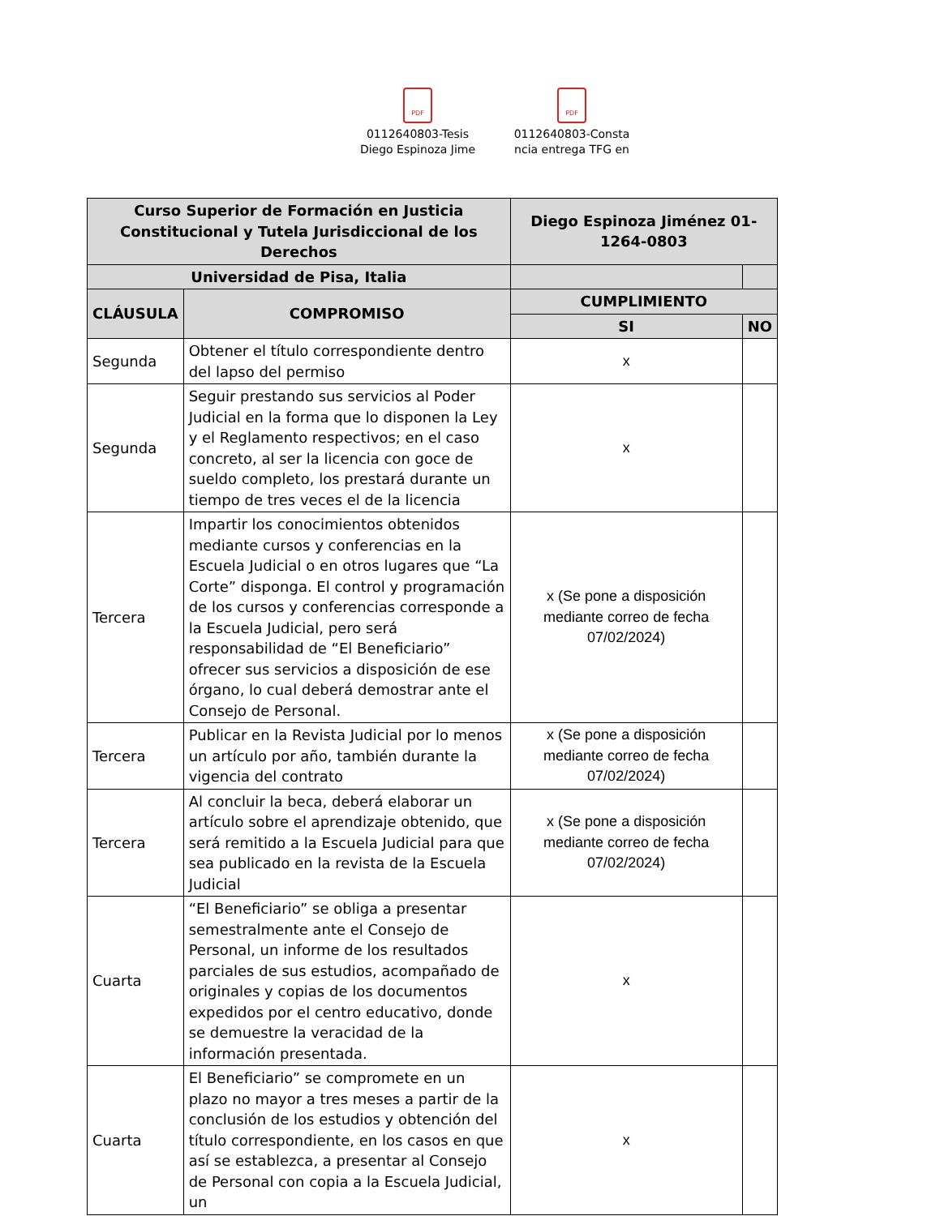PDF
0112640803-Tesis
Diego Espinoza Jime
PDF
0112640803-Consta
ncia entrega TFG en
| Curso Superior de Formación en Justicia Constitucional y Tutela Jurisdiccional de los Derechos | | Diego Espinoza Jiménez 01-1264-0803 | |
| --- | --- | --- | --- |
| Universidad de Pisa, Italia | | | |
| CLÁUSULA | COMPROMISO | CUMPLIMIENTO | |
| | | SI | NO |
| Segunda | Obtener el título correspondiente dentro del lapso del permiso | x | |
| Segunda | Seguir prestando sus servicios al Poder Judicial en la forma que lo disponen la Ley y el Reglamento respectivos; en el caso concreto, al ser la licencia con goce de sueldo completo, los prestará durante un tiempo de tres veces el de la licencia | x | |
| Tercera | Impartir los conocimientos obtenidos mediante cursos y conferencias en la Escuela Judicial o en otros lugares que “La Corte” disponga. El control y programación de los cursos y conferencias corresponde a la Escuela Judicial, pero será responsabilidad de “El Beneficiario” ofrecer sus servicios a disposición de ese órgano, lo cual deberá demostrar ante el Consejo de Personal. | x (Se pone a disposición mediante correo de fecha 07/02/2024) | |
| Tercera | Publicar en la Revista Judicial por lo menos un artículo por año, también durante la vigencia del contrato | x (Se pone a disposición mediante correo de fecha 07/02/2024) | |
| Tercera | Al concluir la beca, deberá elaborar un artículo sobre el aprendizaje obtenido, que será remitido a la Escuela Judicial para que sea publicado en la revista de la Escuela Judicial | x (Se pone a disposición mediante correo de fecha 07/02/2024) | |
| Cuarta | “El Beneficiario” se obliga a presentar semestralmente ante el Consejo de Personal, un informe de los resultados parciales de sus estudios, acompañado de originales y copias de los documentos expedidos por el centro educativo, donde se demuestre la veracidad de la información presentada. | x | |
| Cuarta | El Beneficiario” se compromete en un plazo no mayor a tres meses a partir de la conclusión de los estudios y obtención del título correspondiente, en los casos en que así se establezca, a presentar al Consejo de Personal con copia a la Escuela Judicial, un | x | |